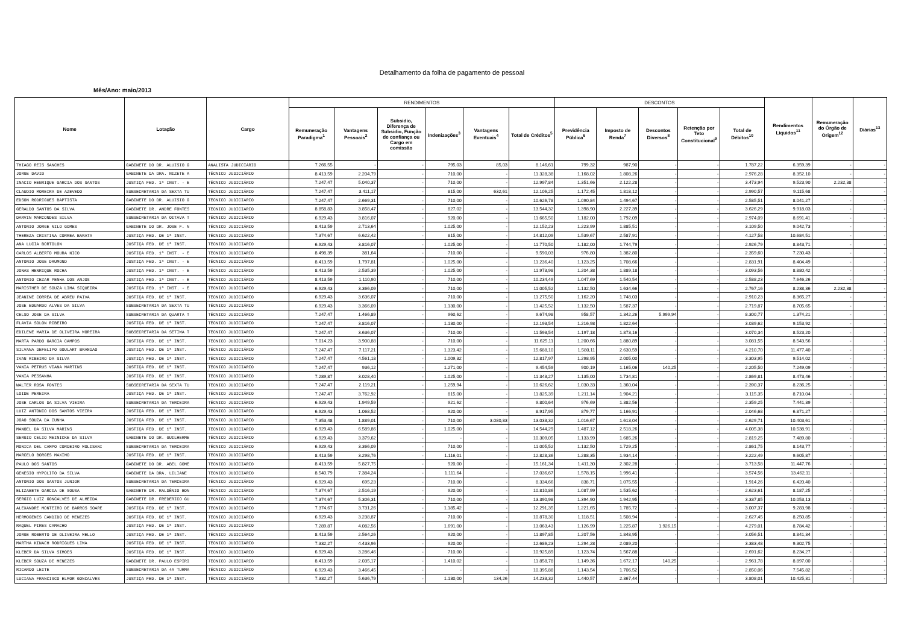Detalhamento da folha de pagamento de pessoal
Mês/Ano: maio/2013
| Nome | Lotação | Cargo | RENDIMENTOS | | | | | | DESCONTOS | | | | | Rendimentos Líquidos<sup>11</sup> | Remuneração do Órgão de Origem<sup>12</sup> | Diárias<sup>13</sup> |
| --- | --- | --- | --- | --- | --- | --- | --- | --- | --- | --- | --- | --- | --- | --- | --- | --- |
| | | | Remuneração Paradigma<sup>1</sup> | Vantagens Pessoais<sup>2</sup> | Subsidio, Diferença de Subsidio, Função de confiança ou Cargo em comissão | Indenizações<sup>3</sup> | Vantagens Eventuais<sup>4</sup> | Total de Créditos<sup>5</sup> | Previdência Pública<sup>6</sup> | Imposto de Renda<sup>7</sup> | Descontos Diversos<sup>8</sup> | Retenção por Teto Constitucional<sup>9</sup> | Total de Débitos<sup>10</sup> | | | |
| THIAGO REIS SANCHES | GABINETE DO DR. ALUISIO G | ANALISTA JUDICIÁRIO | 7.266,55 | - | - | 795,03 | 85,03 | 8.146,61 | 799,32 | 987,90 | - | - | 1.787,22 | 6.359,39 | - | - |
| JORGE DAVID | GABINETE DA DRA. NIZETE A | TÉCNICO JUDICIÁRIO | 8.413,59 | 2.204,79 | - | 710,00 | - | 11.328,38 | 1.168,02 | 1.808,26 | - | - | 2.976,28 | 8.352,10 | - | - |
| INACIO HENRIQUE GARCIA DOS SANTOS | JUSTIÇA FED. 1ª INST. - E | TÉCNICO JUDICIÁRIO | 7.247,47 | 5.040,37 | - | 710,00 | - | 12.997,84 | 1.351,66 | 2.122,28 | - | - | 3.473,94 | 9.523,90 | 2.232,38 | - |
| CLAUDIO MOREIRA DE AZEVEDO | SUBSECRETARIA DA SEXTA TU | TÉCNICO JUDICIÁRIO | 7.247,47 | 3.411,17 | - | 815,00 | 632,61 | 12.106,25 | 1.172,45 | 1.818,12 | - | - | 2.990,57 | 9.115,68 | - | - |
| EDSON RODRIGUES BAPTISTA | GABINETE DO DR. ALUISIO G | TÉCNICO JUDICIÁRIO | 7.247,47 | 2.669,31 | - | 710,00 | - | 10.626,78 | 1.090,84 | 1.494,67 | - | - | 2.585,51 | 8.041,27 | - | - |
| GERALDO SANTOS DA SILVA | GABINETE DR. ANDRE FONTES | TÉCNICO JUDICIÁRIO | 8.858,83 | 3.858,47 | - | 827,02 | - | 13.544,32 | 1.398,90 | 2.227,39 | - | - | 3.626,29 | 9.918,03 | - | - |
| DARVIN MARCONDES SILVA | SUBSECRETARIA DA OITAVA T | TÉCNICO JUDICIÁRIO | 6.929,43 | 3.816,07 | - | 920,00 | - | 11.665,50 | 1.182,00 | 1.792,09 | - | - | 2.974,09 | 8.691,41 | - | - |
| ANTONIO JORGE NILO GOMES | GABINETE DO DR. JOSE F. N | TÉCNICO JUDICIÁRIO | 8.413,59 | 2.713,64 | - | 1.025,00 | - | 12.152,23 | 1.223,99 | 1.885,51 | - | - | 3.109,50 | 9.042,73 | - | - |
| THEREZA CRISTINA CORREA BARATA | JUSTIÇA FED. DE 1ª INST. | TÉCNICO JUDICIÁRIO | 7.374,67 | 6.622,42 | - | 815,00 | - | 14.812,09 | 1.539,67 | 2.587,91 | - | - | 4.127,58 | 10.684,51 | - | - |
| ANA LUCIA BORTOLON | JUSTIÇA FED. DE 1ª INST. | TÉCNICO JUDICIÁRIO | 6.929,43 | 3.816,07 | - | 1.025,00 | - | 11.770,50 | 1.182,00 | 1.744,79 | - | - | 2.926,79 | 8.843,71 | - | - |
| CARLOS ALBERTO MOURA NICO | JUSTIÇA FED. 1ª INST. - E | TÉCNICO JUDICIÁRIO | 8.498,39 | 381,64 | - | 710,00 | - | 9.590,03 | 976,80 | 1.382,80 | - | - | 2.359,60 | 7.230,43 | - | - |
| ANTONIO JOSE DRUMOND | JUSTIÇA FED. 1ª INST. - E | TÉCNICO JUDICIÁRIO | 8.413,59 | 1.797,81 | - | 1.025,00 | - | 11.236,40 | 1.123,25 | 1.708,66 | - | - | 2.831,91 | 8.404,49 | - | - |
| JONAS HENRIQUE ROCHA | JUSTIÇA FED. 1ª INST. - E | TÉCNICO JUDICIÁRIO | 8.413,59 | 2.535,39 | - | 1.025,00 | - | 11.973,98 | 1.204,38 | 1.889,18 | - | - | 3.093,56 | 8.880,42 | - | - |
| ANTONIO CEZAR PENHA DOS ANJOS | JUSTIÇA FED. 1ª INST. - E | TÉCNICO JUDICIÁRIO | 8.413,59 | 1.110,90 | - | 710,00 | - | 10.234,49 | 1.047,69 | 1.540,54 | - | - | 2.588,23 | 7.646,26 | - | - |
| MARISTHER DE SOUZA LIMA SIQUEIRA | JUSTIÇA FED. 1ª INST. - E | TÉCNICO JUDICIÁRIO | 6.929,43 | 3.366,09 | - | 710,00 | - | 11.005,52 | 1.132,50 | 1.634,66 | - | - | 2.767,16 | 8.238,36 | 2.232,38 | - |
| JEANINE CORREA DE ABREU PAIVA | JUSTIÇA FED. DE 1ª INST. | TÉCNICO JUDICIÁRIO | 6.929,43 | 3.636,07 | - | 710,00 | - | 11.275,50 | 1.162,20 | 1.748,03 | - | - | 2.910,23 | 8.365,27 | - | - |
| JOSE EDUARDO ALVES DA SILVA | SUBSECRETARIA DA SEXTA TU | TÉCNICO JUDICIÁRIO | 6.929,43 | 3.366,09 | - | 1.130,00 | - | 11.425,52 | 1.132,50 | 1.587,37 | - | - | 2.719,87 | 8.705,65 | - | - |
| CELSO JOSE DA SILVA | SUBSECRETARIA DA QUARTA T | TÉCNICO JUDICIÁRIO | 7.247,47 | 1.466,89 | - | 960,62 | - | 9.674,98 | 958,57 | 1.342,26 | 5.999,94 | - | 8.300,77 | 1.374,21 | - | - |
| FLAVIA SOLON RIBEIRO | JUSTIÇA FED. DE 1ª INST. | TÉCNICO JUDICIÁRIO | 7.247,47 | 3.816,07 | - | 1.130,00 | - | 12.193,54 | 1.216,98 | 1.822,64 | - | - | 3.039,62 | 9.153,92 | - | - |
| EDILENE MARIA DE OLIVEIRA MOREIRA | SUBSECRETARIA DA SÉTIMA T | TÉCNICO JUDICIÁRIO | 7.247,47 | 3.636,07 | - | 710,00 | - | 11.593,54 | 1.197,18 | 1.873,16 | - | - | 3.070,34 | 8.523,20 | - | - |
| MARTA PARDO GARCIA CAMPOS | JUSTIÇA FED. DE 1ª INST. | TÉCNICO JUDICIÁRIO | 7.014,23 | 3.900,88 | - | 710,00 | - | 11.625,11 | 1.200,66 | 1.880,89 | - | - | 3.081,55 | 8.543,56 | - | - |
| SILVANA DEFELIPO GOULART BRANDAO | JUSTIÇA FED. DE 1ª INST. | TÉCNICO JUDICIÁRIO | 7.247,47 | 7.117,21 | - | 1.323,42 | - | 15.688,10 | 1.580,11 | 2.630,59 | - | - | 4.210,70 | 11.477,40 | - | - |
| IVAN RIBEIRO DA SILVA | JUSTIÇA FED. DE 1ª INST. | TÉCNICO JUDICIÁRIO | 7.247,47 | 4.561,18 | - | 1.009,32 | - | 12.817,97 | 1.298,95 | 2.005,00 | - | - | 3.303,95 | 9.514,02 | - | - |
| VANIA PETRUS VIANA MARTINS | JUSTIÇA FED. DE 1ª INST. | TÉCNICO JUDICIÁRIO | 7.247,47 | 936,12 | - | 1.271,00 | - | 9.454,59 | 900,19 | 1.165,06 | 140,25 | - | 2.205,50 | 7.249,09 | - | - |
| VANIA PESSANHA | JUSTIÇA FED. DE 1ª INST. | TÉCNICO JUDICIÁRIO | 7.289,87 | 3.028,40 | - | 1.025,00 | - | 11.343,27 | 1.135,00 | 1.734,81 | - | - | 2.869,81 | 8.473,46 | - | - |
| WALTER ROSA FONTES | SUBSECRETARIA DA SEXTA TU | TÉCNICO JUDICIÁRIO | 7.247,47 | 2.119,21 | - | 1.259,94 | - | 10.626,62 | 1.030,33 | 1.360,04 | - | - | 2.390,37 | 8.236,25 | - | - |
| LOIDE PEREIRA | JUSTIÇA FED. DE 1ª INST. | TÉCNICO JUDICIÁRIO | 7.247,47 | 3.762,92 | - | 815,00 | - | 11.825,39 | 1.211,14 | 1.904,21 | - | - | 3.115,35 | 8.710,04 | - | - |
| JOSE CARLOS DA SILVA VIEIRA | SUBSECRETARIA DA TERCEIRA | TÉCNICO JUDICIÁRIO | 6.929,43 | 1.949,59 | - | 921,62 | - | 9.800,64 | 976,69 | 1.382,56 | - | - | 2.359,25 | 7.441,39 | - | - |
| LUIZ ANTONIO DOS SANTOS VIEIRA | JUSTIÇA FED. DE 1ª INST. | TÉCNICO JUDICIÁRIO | 6.929,43 | 1.068,52 | - | 920,00 | - | 8.917,95 | 879,77 | 1.166,91 | - | - | 2.046,68 | 6.871,27 | - | - |
| JOAO SOUZA DA CUNHA | JUSTIÇA FED. DE 1ª INST. | TÉCNICO JUDICIÁRIO | 7.353,48 | 1.889,01 | - | 710,00 | 3.080,83 | 13.033,32 | 1.016,67 | 1.613,04 | - | - | 2.629,71 | 10.403,61 | - | - |
| MANOEL DA SILVA MARINS | JUSTIÇA FED. DE 1ª INST. | TÉCNICO JUDICIÁRIO | 6.929,43 | 6.589,86 | - | 1.025,00 | - | 14.544,29 | 1.487,12 | 2.518,26 | - | - | 4.005,38 | 10.538,91 | - | - |
| SERGIO CELIO MEINICKE DA SILVA | GABINETE DO DR. GUILHERME | TÉCNICO JUDICIÁRIO | 6.929,43 | 3.379,62 | - | - | - | 10.309,05 | 1.133,99 | 1.685,26 | - | - | 2.819,25 | 7.489,80 | - | - |
| MONICA DEL CAMPO CORDEIRO MOLISANI | SUBSECRETARIA DA TERCEIRA | TÉCNICO JUDICIÁRIO | 6.929,43 | 3.366,09 | - | 710,00 | - | 11.005,52 | 1.132,50 | 1.729,25 | - | - | 2.861,75 | 8.143,77 | - | - |
| MARCELO BORGES MAXIMO | JUSTIÇA FED. DE 1ª INST. | TÉCNICO JUDICIÁRIO | 8.413,59 | 3.298,76 | - | 1.116,01 | - | 12.828,36 | 1.288,35 | 1.934,14 | - | - | 3.222,49 | 9.605,87 | - | - |
| PAULO DOS SANTOS | GABINETE DO DR. ABEL GOME | TÉCNICO JUDICIÁRIO | 8.413,59 | 5.827,75 | - | 920,00 | - | 15.161,34 | 1.411,30 | 2.302,28 | - | - | 3.713,58 | 11.447,76 | - | - |
| GENESIO HYPOLITO DA SILVA | GABINETE DA DRA. LILIANE | TÉCNICO JUDICIÁRIO | 8.540,79 | 7.384,24 | - | 1.111,64 | - | 17.036,67 | 1.578,15 | 1.996,41 | - | - | 3.574,56 | 13.462,11 | - | - |
| ANTONIO DOS SANTOS JUNIOR | SUBSECRETARIA DA TERCEIRA | TÉCNICO JUDICIÁRIO | 6.929,43 | 695,23 | - | 710,00 | - | 8.334,66 | 838,71 | 1.075,55 | - | - | 1.914,26 | 6.420,40 | - | - |
| ELIZABETE GARCIA DE SOUSA | GABINETE DR. RALDÊNIO BON | TÉCNICO JUDICIÁRIO | 7.374,67 | 2.516,19 | - | 920,00 | - | 10.810,86 | 1.087,99 | 1.535,62 | - | - | 2.623,61 | 8.187,25 | - | - |
| SERGIO LUIZ GONCALVES DE ALMEIDA | GABINETE DR. FREDERICO GU | TÉCNICO JUDICIÁRIO | 7.374,67 | 5.306,31 | - | 710,00 | - | 13.390,98 | 1.394,90 | 1.942,95 | - | - | 3.337,85 | 10.053,13 | - | - |
| ALEXANDRE MONTEIRO DE BARROS SOARE | JUSTIÇA FED. DE 1ª INST. | TÉCNICO JUDICIÁRIO | 7.374,67 | 3.731,26 | - | 1.185,42 | - | 12.291,35 | 1.221,65 | 1.785,72 | - | - | 3.007,37 | 9.283,98 | - | - |
| HERMOGENES CANDIDO DE MENEZES | JUSTIÇA FED. DE 1ª INST. | TÉCNICO JUDICIÁRIO | 6.929,43 | 3.238,87 | - | 710,00 | - | 10.878,30 | 1.118,51 | 1.508,94 | - | - | 2.627,45 | 8.250,85 | - | - |
| RAQUEL PIRES CAMACHO | JUSTIÇA FED. DE 1ª INST. | TÉCNICO JUDICIÁRIO | 7.289,87 | 4.082,56 | - | 1.691,00 | - | 13.063,43 | 1.126,99 | 1.225,87 | 1.926,15 | - | 4.279,01 | 8.784,42 | - | - |
| JORGE ROBERTO DE OLIVEIRA MELLO | JUSTIÇA FED. DE 1ª INST. | TÉCNICO JUDICIÁRIO | 8.413,59 | 2.564,26 | - | 920,00 | - | 11.897,85 | 1.207,56 | 1.848,95 | - | - | 3.056,51 | 8.841,34 | - | - |
| MARTHA KINACH RODRIGUES LIMA | JUSTIÇA FED. DE 1ª INST. | TÉCNICO JUDICIÁRIO | 7.332,27 | 4.433,96 | - | 920,00 | - | 12.686,23 | 1.294,28 | 2.089,20 | - | - | 3.383,48 | 9.302,75 | - | - |
| KLEBER DA SILVA SIMOES | JUSTIÇA FED. DE 1ª INST. | TÉCNICO JUDICIÁRIO | 6.929,43 | 3.286,46 | - | 710,00 | - | 10.925,89 | 1.123,74 | 1.567,88 | - | - | 2.691,62 | 8.234,27 | - | - |
| KLEBER SOUZA DE MENEZES | GABINETE DR. PAULO ESPIRI | TÉCNICO JUDICIÁRIO | 8.413,59 | 2.035,17 | - | 1.410,02 | - | 11.858,78 | 1.149,36 | 1.672,17 | 140,25 | - | 2.961,78 | 8.897,00 | - | - |
| RICARDO LEITE | SUBSECRETARIA DA 4A TURMA | TÉCNICO JUDICIÁRIO | 6.929,43 | 3.466,45 | - | - | - | 10.395,88 | 1.143,54 | 1.706,52 | - | - | 2.850,06 | 7.545,82 | - | - |
| LUCIANA FRANCISCO ELMOR GONCALVES | JUSTIÇA FED. DE 1ª INST. | TÉCNICO JUDICIÁRIO | 7.332,27 | 5.636,79 | - | 1.130,00 | 134,26 | 14.233,32 | 1.440,57 | 2.367,44 | - | - | 3.808,01 | 10.425,31 | - | - |